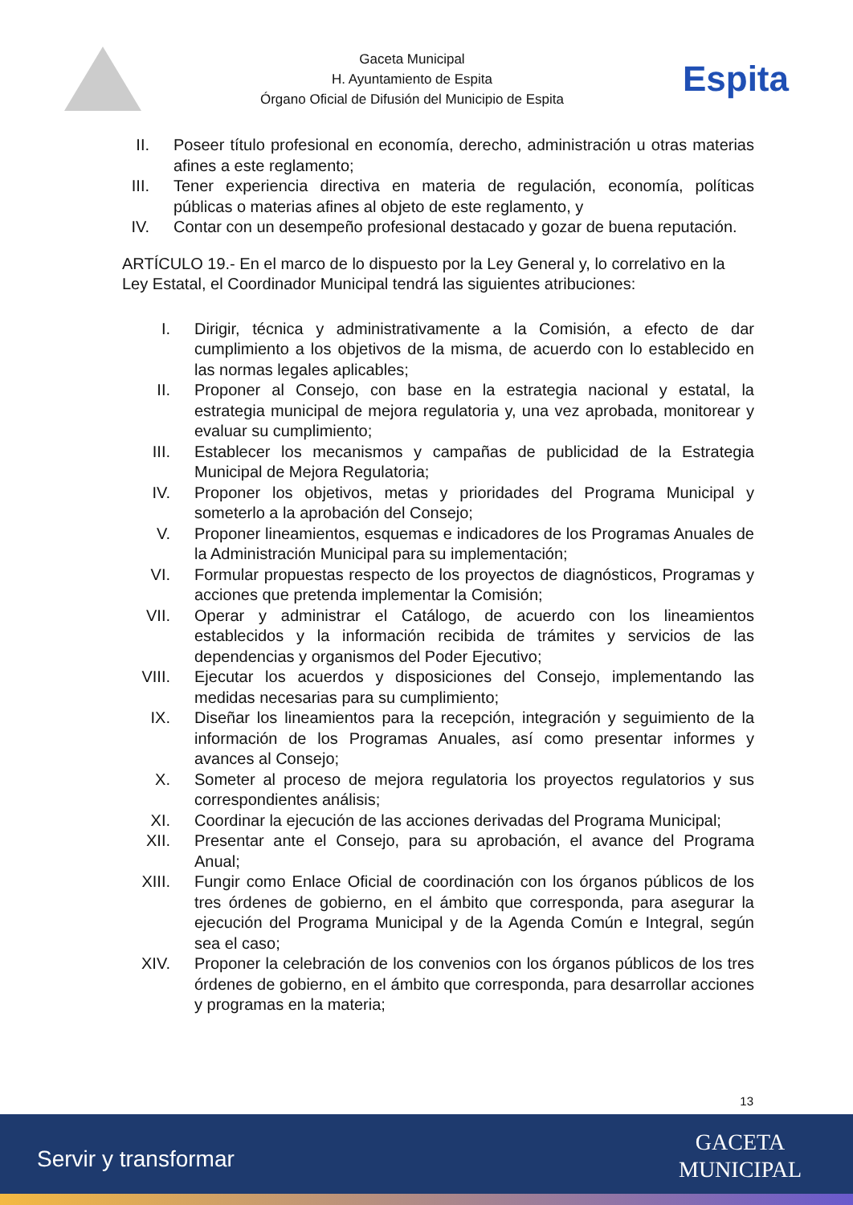Gaceta Municipal
H. Ayuntamiento de Espita
Órgano Oficial de Difusión del Municipio de Espita
Espita
II. Poseer título profesional en economía, derecho, administración u otras materias afines a este reglamento;
III. Tener experiencia directiva en materia de regulación, economía, políticas públicas o materias afines al objeto de este reglamento, y
IV. Contar con un desempeño profesional destacado y gozar de buena reputación.
ARTÍCULO 19.- En el marco de lo dispuesto por la Ley General y, lo correlativo en la Ley Estatal, el Coordinador Municipal tendrá las siguientes atribuciones:
I. Dirigir, técnica y administrativamente a la Comisión, a efecto de dar cumplimiento a los objetivos de la misma, de acuerdo con lo establecido en las normas legales aplicables;
II. Proponer al Consejo, con base en la estrategia nacional y estatal, la estrategia municipal de mejora regulatoria y, una vez aprobada, monitorear y evaluar su cumplimiento;
III. Establecer los mecanismos y campañas de publicidad de la Estrategia Municipal de Mejora Regulatoria;
IV. Proponer los objetivos, metas y prioridades del Programa Municipal y someterlo a la aprobación del Consejo;
V. Proponer lineamientos, esquemas e indicadores de los Programas Anuales de la Administración Municipal para su implementación;
VI. Formular propuestas respecto de los proyectos de diagnósticos, Programas y acciones que pretenda implementar la Comisión;
VII. Operar y administrar el Catálogo, de acuerdo con los lineamientos establecidos y la información recibida de trámites y servicios de las dependencias y organismos del Poder Ejecutivo;
VIII. Ejecutar los acuerdos y disposiciones del Consejo, implementando las medidas necesarias para su cumplimiento;
IX. Diseñar los lineamientos para la recepción, integración y seguimiento de la información de los Programas Anuales, así como presentar informes y avances al Consejo;
X. Someter al proceso de mejora regulatoria los proyectos regulatorios y sus correspondientes análisis;
XI. Coordinar la ejecución de las acciones derivadas del Programa Municipal;
XII. Presentar ante el Consejo, para su aprobación, el avance del Programa Anual;
XIII. Fungir como Enlace Oficial de coordinación con los órganos públicos de los tres órdenes de gobierno, en el ámbito que corresponda, para asegurar la ejecución del Programa Municipal y de la Agenda Común e Integral, según sea el caso;
XIV. Proponer la celebración de los convenios con los órganos públicos de los tres órdenes de gobierno, en el ámbito que corresponda, para desarrollar acciones y programas en la materia;
13
Servir y transformar
GACETA
MUNICIPAL